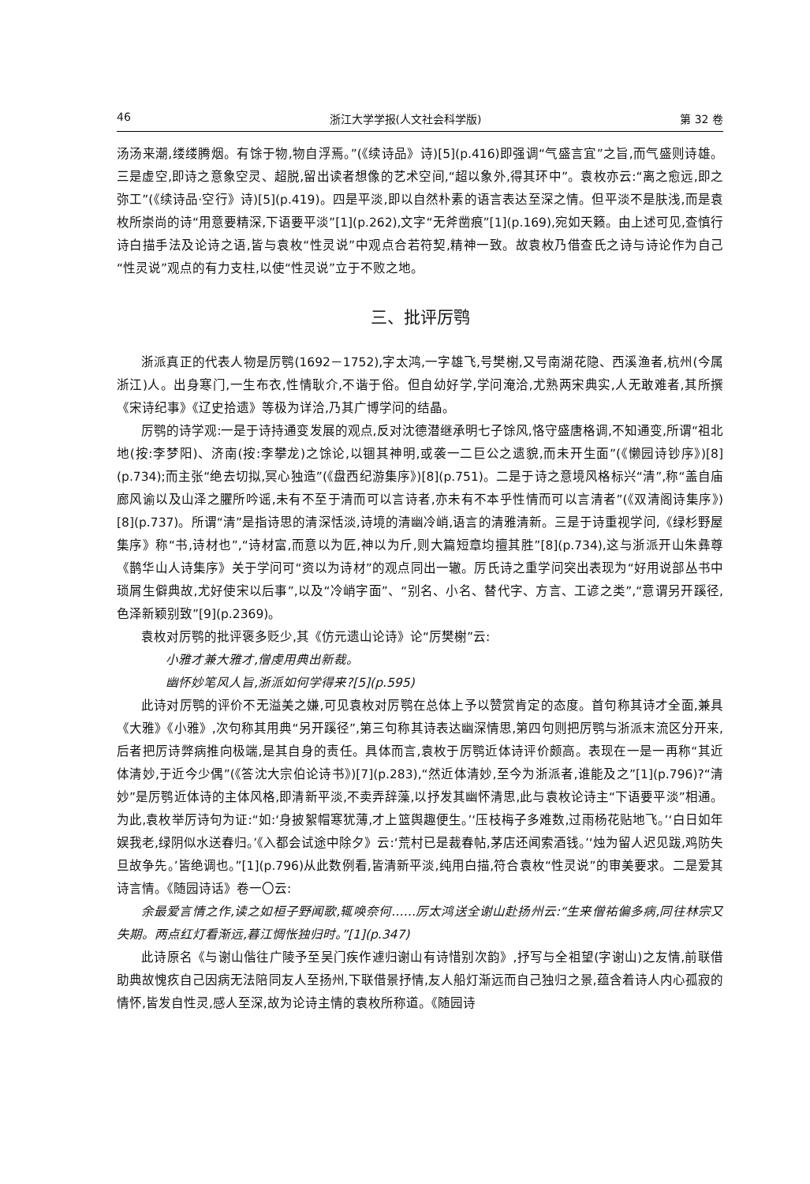46 浙江大学学报(人文社会科学版) 第 32 卷
汤汤来潮,缕缕腾烟。有馀于物,物自浮焉。”(《续诗品》诗)[5](p.416)即强调“气盛言宜”之旨,而气盛则诗雄。三是虚空,即诗之意象空灵、超脱,留出读者想像的艺术空间,“超以象外,得其环中”。袁枚亦云:“离之愈远,即之弥工”(《续诗品·空行》诗)[5](p.419)。四是平淡,即以自然朴素的语言表达至深之情。但平淡不是肤浅,而是袁枚所崇尚的诗“用意要精深,下语要平淡”[1](p.262),文字“无斧凿痕”[1](p.169),宛如天籁。由上述可见,查慎行诗白描手法及论诗之语,皆与袁枚“性灵说”中观点合若符契,精神一致。故袁枚乃借查氏之诗与诗论作为自己“性灵说”观点的有力支柱,以使“性灵说”立于不败之地。
三、批评厉鹗
浙派真正的代表人物是厉鹗(1692－1752),字太鸿,一字雄飞,号樊榭,又号南湖花隐、西溪渔者,杭州(今属浙江)人。出身寒门,一生布衣,性情耿介,不谐于俗。但自幼好学,学问淹洽,尤熟两宋典实,人无敢难者,其所撰《宋诗纪事》《辽史拾遗》等极为详洽,乃其广博学问的结晶。
厉鹗的诗学观:一是于诗持通变发展的观点,反对沈德潜继承明七子馀风,恪守盛唐格调,不知通变,所谓“祖北地(按:李梦阳)、济南(按:李攀龙)之馀论,以锢其神明,或袭一二巨公之遗貌,而未开生面”(《懒园诗钞序》)[8](p.734);而主张“绝去切拟,冥心独造”(《盘西纪游集序》)[8](p.751)。二是于诗之意境风格标兴“清”,称“盖自庙廊风谕以及山泽之臞所吟谣,未有不至于清而可以言诗者,亦未有不本乎性情而可以言清者”(《双清阁诗集序》)[8](p.737)。所谓“清”是指诗思的清深恬淡,诗境的清幽冷峭,语言的清雅清新。三是于诗重视学问,《绿杉野屋集序》称“书,诗材也”,“诗材富,而意以为匠,神以为斤,则大篇短章均擅其胜”[8](p.734),这与浙派开山朱彝尊《鹊华山人诗集序》关于学问可“资以为诗材”的观点同出一辙。厉氏诗之重学问突出表现为“好用说部丛书中琐屑生僻典故,尤好使宋以后事”,以及“冷峭字面”、“别名、小名、替代字、方言、工谚之类”,“意谓另开蹊径,色泽新颖别致”[9](p.2369)。
袁枚对厉鹗的批评褒多贬少,其《仿元遗山论诗》论“厉樊榭”云:
小雅才兼大雅才,僧虔用典出新裁。
幽怀妙笔风人旨,浙派如何学得来?[5](p.595)
此诗对厉鹗的评价不无溢美之嫌,可见袁枚对厉鹗在总体上予以赞赏肯定的态度。首句称其诗才全面,兼具《大雅》《小雅》,次句称其用典“另开蹊径”,第三句称其诗表达幽深情思,第四句则把厉鹗与浙派末流区分开来,后者把厉诗弊病推向极端,是其自身的责任。具体而言,袁枚于厉鹗近体诗评价颇高。表现在一是一再称“其近体清妙,于近今少偶”(《答沈大宗伯论诗书》)[7](p.283),“然近体清妙,至今为浙派者,谁能及之”[1](p.796)?“清妙”是厉鹗近体诗的主体风格,即清新平淡,不卖弄辞藻,以抒发其幽怀清思,此与袁枚论诗主“下语要平淡”相通。为此,袁枚举厉诗句为证:“如:‘身披絮帽寒犹薄,才上篮舆趣便生。’‘压枝梅子多难数,过雨杨花贴地飞。’‘白日如年娱我老,绿阴似水送春归。’《入都会试途中除夕》云:‘荒村已是裁春帖,茅店还闻索酒钱。’‘烛为留人迟见跋,鸡防失旦故争先。’皆绝调也。”[1](p.796)从此数例看,皆清新平淡,纯用白描,符合袁枚“性灵说”的审美要求。二是爱其诗言情。《随园诗话》卷一〇云:
余最爱言情之作,读之如桓子野闻歌,辄唤奈何……厉太鸿送全谢山赴扬州云:“生来僧祐偏多病,同往林宗又失期。两点红灯看渐远,暮江惆怅独归时。”[1](p.347)
此诗原名《与谢山偕往广陵予至吴门疾作遽归谢山有诗惜别次韵》,抒写与全祖望(字谢山)之友情,前联借助典故愧疚自己因病无法陪同友人至扬州,下联借景抒情,友人船灯渐远而自己独归之景,蕴含着诗人内心孤寂的情怀,皆发自性灵,感人至深,故为论诗主情的袁枚所称道。《随园诗